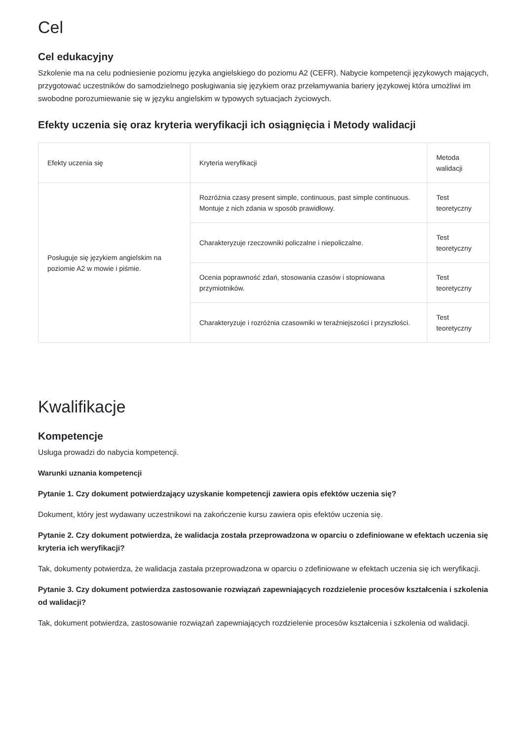Cel
Cel edukacyjny
Szkolenie ma na celu podniesienie poziomu języka angielskiego do poziomu A2 (CEFR). Nabycie kompetencji językowych mających, przygotować uczestników do samodzielnego posługiwania się językiem oraz przełamywania bariery językowej która umożliwi im swobodne porozumiewanie się w języku angielskim w typowych sytuacjach życiowych.
Efekty uczenia się oraz kryteria weryfikacji ich osiągnięcia i Metody walidacji
| Efekty uczenia się | Kryteria weryfikacji | Metoda walidacji |
| --- | --- | --- |
| Posługuje się językiem angielskim na poziomie A2 w mowie i piśmie. | Rozróżnia czasy present simple, continuous, past simple continuous. Montuje z nich zdania w sposób prawidłowy. | Test teoretyczny |
| | Charakteryzuje rzeczowniki policzalne i niepoliczalne. | Test teoretyczny |
| | Ocenia poprawność zdań, stosowania czasów i stopniowana przymiotników. | Test teoretyczny |
| | Charakteryzuje i rozróżnia czasowniki w teraźniejszości i przyszłości. | Test teoretyczny |
Kwalifikacje
Kompetencje
Usługa prowadzi do nabycia kompetencji.
Warunki uznania kompetencji
Pytanie 1. Czy dokument potwierdzający uzyskanie kompetencji zawiera opis efektów uczenia się?
Dokument, który jest wydawany uczestnikowi na zakończenie kursu zawiera opis efektów uczenia się.
Pytanie 2. Czy dokument potwierdza, że walidacja została przeprowadzona w oparciu o zdefiniowane w efektach uczenia się kryteria ich weryfikacji?
Tak, dokumenty potwierdza, że walidacja zastała przeprowadzona w oparciu o zdefiniowane w efektach uczenia się ich weryfikacji.
Pytanie 3. Czy dokument potwierdza zastosowanie rozwiązań zapewniających rozdzielenie procesów kształcenia i szkolenia od walidacji?
Tak, dokument potwierdza, zastosowanie rozwiązań zapewniających rozdzielenie procesów kształcenia i szkolenia od walidacji.